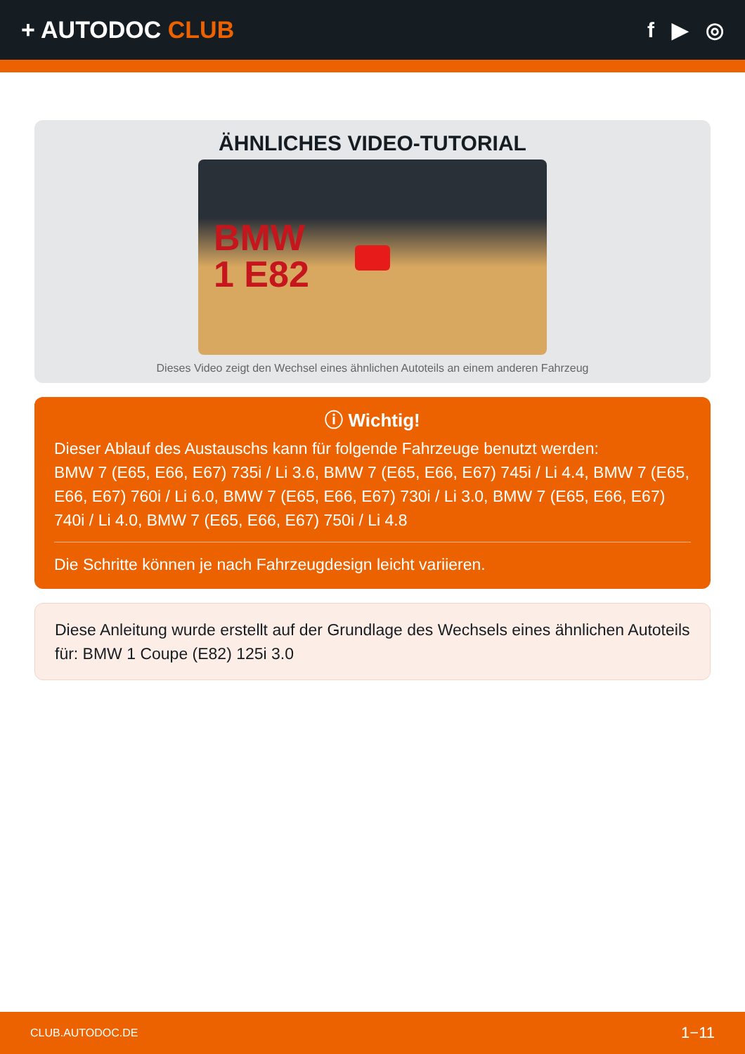+ AUTODOC CLUB f ▶ ◎
ÄHNLICHES VIDEO-TUTORIAL
BMW
1 E82
Dieses Video zeigt den Wechsel eines ähnlichen Autoteils an einem anderen Fahrzeug
ⓘ Wichtig!
Dieser Ablauf des Austauschs kann für folgende Fahrzeuge benutzt werden:
BMW 7 (E65, E66, E67) 735i / Li 3.6, BMW 7 (E65, E66, E67) 745i / Li 4.4, BMW 7 (E65, E66, E67) 760i / Li 6.0, BMW 7 (E65, E66, E67) 730i / Li 3.0, BMW 7 (E65, E66, E67) 740i / Li 4.0, BMW 7 (E65, E66, E67) 750i / Li 4.8
Die Schritte können je nach Fahrzeugdesign leicht variieren.
Diese Anleitung wurde erstellt auf der Grundlage des Wechsels eines ähnlichen Autoteils für: BMW 1 Coupe (E82) 125i 3.0
CLUB.AUTODOC.DE 1−11